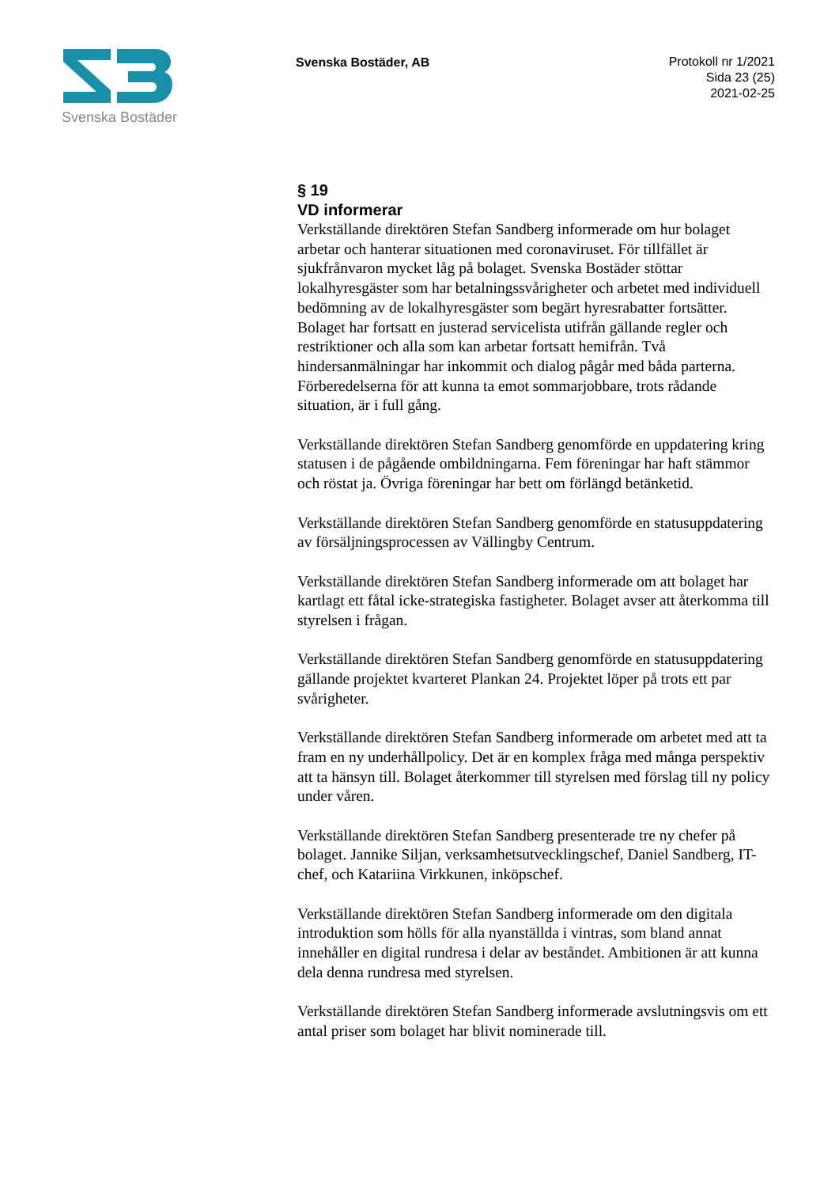Svenska Bostäder
Svenska Bostäder, AB
Protokoll nr 1/2021
Sida 23 (25)
2021-02-25
§ 19
VD informerar
Verkställande direktören Stefan Sandberg informerade om hur bolaget arbetar och hanterar situationen med coronaviruset. För tillfället är sjukfrånvaron mycket låg på bolaget. Svenska Bostäder stöttar lokalhyresgäster som har betalningssvårigheter och arbetet med individuell bedömning av de lokalhyresgäster som begärt hyresrabatter fortsätter. Bolaget har fortsatt en justerad servicelista utifrån gällande regler och restriktioner och alla som kan arbetar fortsatt hemifrån. Två hindersanmälningar har inkommit och dialog pågår med båda parterna. Förberedelserna för att kunna ta emot sommarjobbare, trots rådande situation, är i full gång.
Verkställande direktören Stefan Sandberg genomförde en uppdatering kring statusen i de pågående ombildningarna. Fem föreningar har haft stämmor och röstat ja. Övriga föreningar har bett om förlängd betänketid.
Verkställande direktören Stefan Sandberg genomförde en statusuppdatering av försäljningsprocessen av Vällingby Centrum.
Verkställande direktören Stefan Sandberg informerade om att bolaget har kartlagt ett fåtal icke-strategiska fastigheter. Bolaget avser att återkomma till styrelsen i frågan.
Verkställande direktören Stefan Sandberg genomförde en statusuppdatering gällande projektet kvarteret Plankan 24. Projektet löper på trots ett par svårigheter.
Verkställande direktören Stefan Sandberg informerade om arbetet med att ta fram en ny underhållpolicy. Det är en komplex fråga med många perspektiv att ta hänsyn till. Bolaget återkommer till styrelsen med förslag till ny policy under våren.
Verkställande direktören Stefan Sandberg presenterade tre ny chefer på bolaget. Jannike Siljan, verksamhetsutvecklingschef, Daniel Sandberg, IT-chef, och Katariina Virkkunen, inköpschef.
Verkställande direktören Stefan Sandberg informerade om den digitala introduktion som hölls för alla nyanställda i vintras, som bland annat innehåller en digital rundresa i delar av beståndet. Ambitionen är att kunna dela denna rundresa med styrelsen.
Verkställande direktören Stefan Sandberg informerade avslutningsvis om ett antal priser som bolaget har blivit nominerade till.